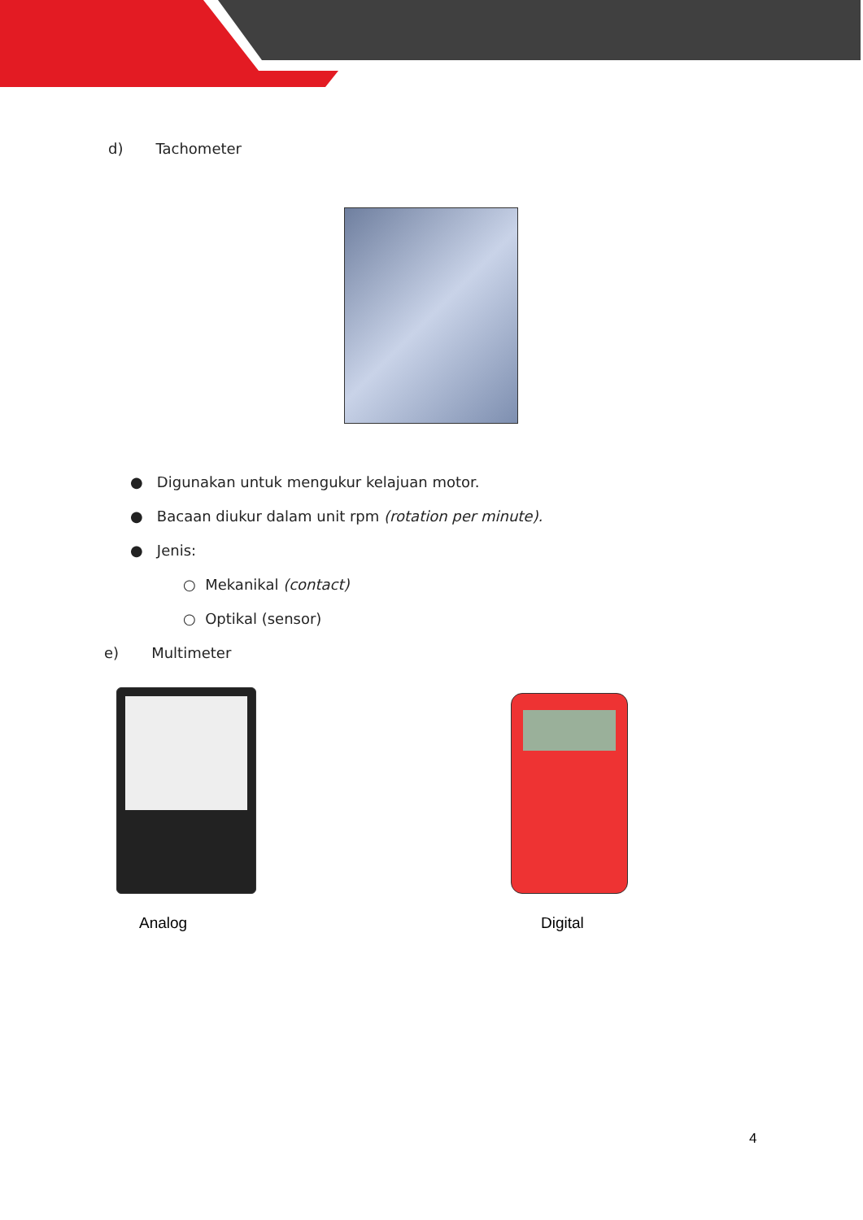d) Tachometer
● Digunakan untuk mengukur kelajuan motor.
● Bacaan diukur dalam unit rpm (rotation per minute).
● Jenis:
○ Mekanikal (contact)
○ Optikal (sensor)
e) Multimeter
Analog Digital
4